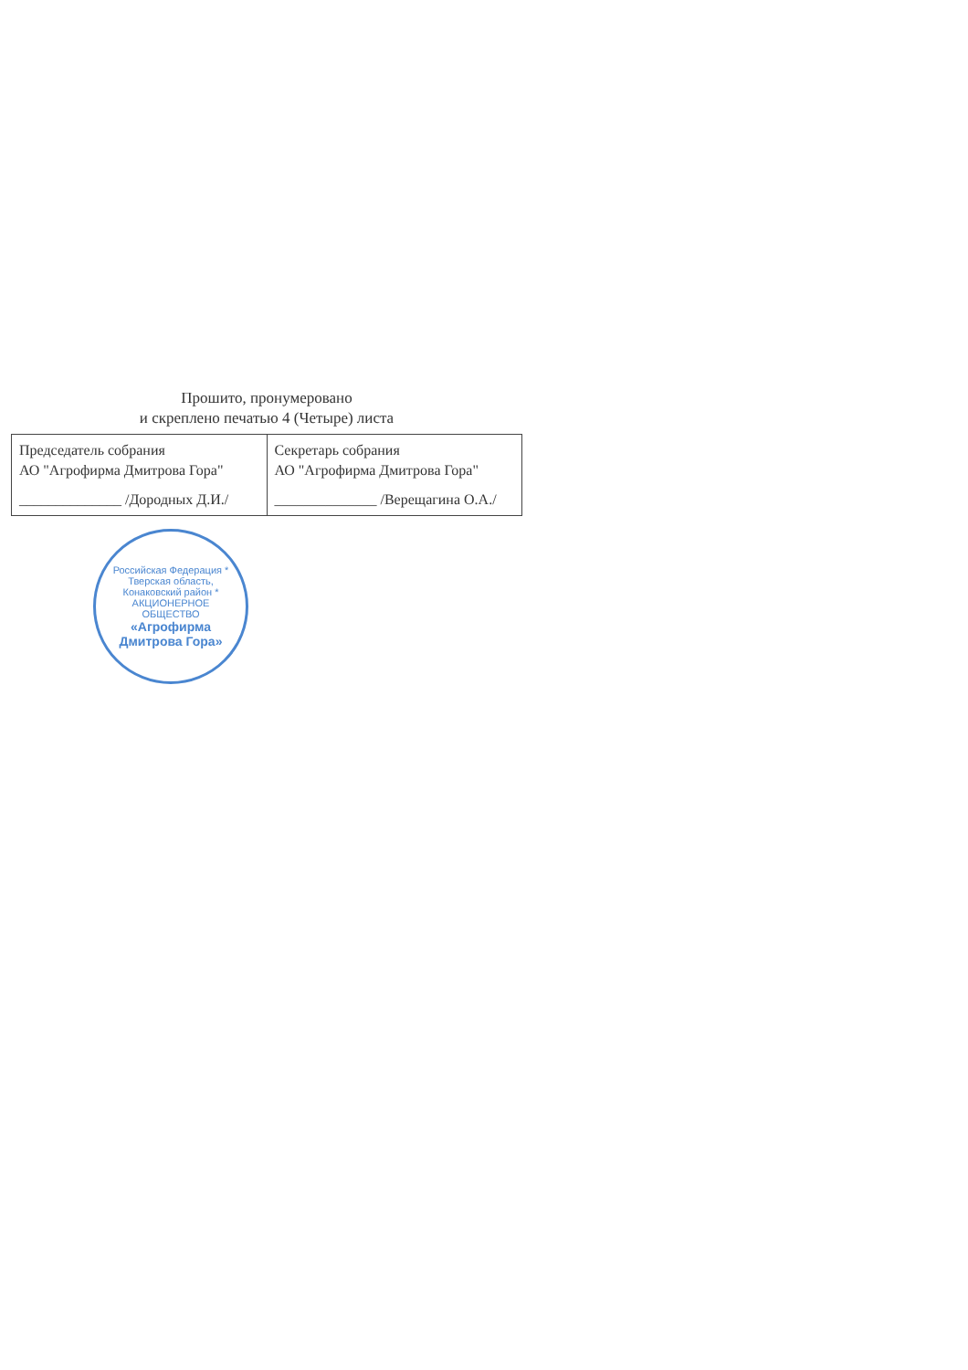Прошито, пронумеровано
и скреплено печатью 4 (Четыре) листа
| Председатель собрания АО "Агрофирма Дмитрова Гора" ______________ /Дородных Д.И./ | Секретарь собрания АО "Агрофирма Дмитрова Гора" ______________ /Верещагина О.А./ |
Российская Федерация * Тверская область, Конаковский район * АКЦИОНЕРНОЕ ОБЩЕСТВО
«Агрофирма Дмитрова Гора»